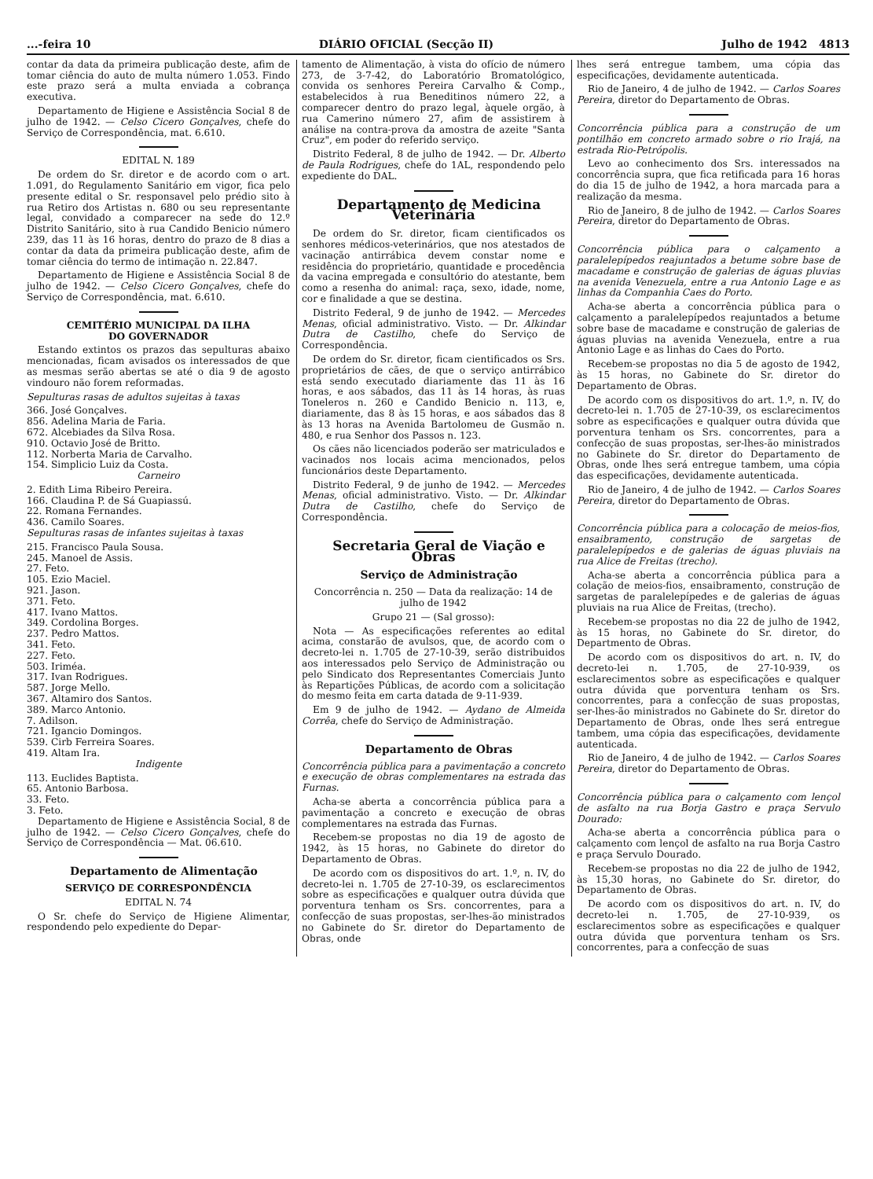...-feira 10 DIÁRIO OFICIAL (Secção II) Julho de 1942 4813
contar da data da primeira publicação deste, afim de tomar ciência do auto de multa número 1.053. Findo este prazo será a multa enviada a cobrança executiva.
Departamento de Higiene e Assistência Social 8 de julho de 1942. — Celso Cicero Gonçalves, chefe do Serviço de Correspondência, mat. 6.610.
EDITAL N. 189
De ordem do Sr. diretor e de acordo com o art. 1.091, do Regulamento Sanitário em vigor, fica pelo presente edital o Sr. responsavel pelo prédio sito à rua Retiro dos Artistas n. 680 ou seu representante legal, convidado a comparecer na sede do 12.º Distrito Sanitário, sito à rua Candido Benicio número 239, das 11 às 16 horas, dentro do prazo de 8 dias a contar da data da primeira publicação deste, afim de tomar ciência do termo de intimação n. 22.847.
Departamento de Higiene e Assistência Social 8 de julho de 1942. — Celso Cicero Gonçalves, chefe do Serviço de Correspondência, mat. 6.610.
CEMITÉRIO MUNICIPAL DA ILHA
DO GOVERNADOR
Estando extintos os prazos das sepulturas abaixo mencionadas, ficam avisados os interessados de que as mesmas serão abertas se até o dia 9 de agosto vindouro não forem reformadas.
Sepulturas rasas de adultos sujeitas à taxas
366. José Gonçalves.
856. Adelina Maria de Faria.
672. Alcebiades da Silva Rosa.
910. Octavio José de Britto.
112. Norberta Maria de Carvalho.
154. Simplicio Luiz da Costa.
Carneiro
2. Edith Lima Ribeiro Pereira.
166. Claudina P. de Sá Guapiassú.
22. Romana Fernandes.
436. Camilo Soares.
Sepulturas rasas de infantes sujeitas à taxas
215. Francisco Paula Sousa.
245. Manoel de Assis.
27. Feto.
105. Ezio Maciel.
921. Jason.
371. Feto.
417. Ivano Mattos.
349. Cordolina Borges.
237. Pedro Mattos.
341. Feto.
227. Feto.
503. Iriméa.
317. Ivan Rodrigues.
587. Jorge Mello.
367. Altamiro dos Santos.
389. Marco Antonio.
7. Adilson.
721. Igancio Domingos.
539. Cirb Ferreira Soares.
419. Altam Ira.
Indigente
113. Euclides Baptista.
65. Antonio Barbosa.
33. Feto.
3. Feto.
Departamento de Higiene e Assistência Social, 8 de julho de 1942. — Celso Cicero Gonçalves, chefe do Serviço de Correspondência — Mat. 06.610.
Departamento de Alimentação
SERVIÇO DE CORRESPONDÊNCIA
EDITAL N. 74
O Sr. chefe do Serviço de Higiene Alimentar, respondendo pelo expediente do Depar-
tamento de Alimentação, à vista do ofício de número 273, de 3-7-42, do Laboratório Bromatológico, convida os senhores Pereira Carvalho & Comp., estabelecidos à rua Beneditinos número 22, a comparecer dentro do prazo legal, àquele orgão, à rua Camerino número 27, afim de assistirem à análise na contra-prova da amostra de azeite "Santa Cruz", em poder do referido serviço.
Distrito Federal, 8 de julho de 1942. — Dr. Alberto de Paula Rodrigues, chefe do 1AL, respondendo pelo expediente do DAL.
Departamento de Medicina Veterinária
De ordem do Sr. diretor, ficam cientificados os senhores médicos-veterinários, que nos atestados de vacinação antirrábica devem constar nome e residência do proprietário, quantidade e procedência da vacina empregada e consultório do atestante, bem como a resenha do animal: raça, sexo, idade, nome, cor e finalidade a que se destina.
Distrito Federal, 9 de junho de 1942. — Mercedes Menas, oficial administrativo. Visto. — Dr. Alkindar Dutra de Castilho, chefe do Serviço de Correspondência.
De ordem do Sr. diretor, ficam cientificados os Srs. proprietários de cães, de que o serviço antirrábico está sendo executado diariamente das 11 às 16 horas, e aos sábados, das 11 às 14 horas, às ruas Toneleros n. 260 e Candido Benicio n. 113, e, diariamente, das 8 às 15 horas, e aos sábados das 8 às 13 horas na Avenida Bartolomeu de Gusmão n. 480, e rua Senhor dos Passos n. 123.
Os cães não licenciados poderão ser matriculados e vacinados nos locais acima mencionados, pelos funcionários deste Departamento.
Distrito Federal, 9 de junho de 1942. — Mercedes Menas, oficial administrativo. Visto. — Dr. Alkindar Dutra de Castilho, chefe do Serviço de Correspondência.
Secretaria Geral de Viação e Obras
Serviço de Administração
Concorrência n. 250 — Data da realização: 14 de julho de 1942
Grupo 21 — (Sal grosso):
Nota — As especificações referentes ao edital acima, constarão de avulsos, que, de acordo com o decreto-lei n. 1.705 de 27-10-39, serão distribuidos aos interessados pelo Serviço de Administração ou pelo Sindicato dos Representantes Comerciais Junto às Repartições Públicas, de acordo com a solicitação do mesmo feita em carta datada de 9-11-939.
Em 9 de julho de 1942. — Aydano de Almeida Corrêa, chefe do Serviço de Administração.
Departamento de Obras
Concorrência pública para a pavimentação a concreto e execução de obras complementares na estrada das Furnas.
Acha-se aberta a concorrência pública para a pavimentação a concreto e execução de obras complementares na estrada das Furnas.
Recebem-se propostas no dia 19 de agosto de 1942, às 15 horas, no Gabinete do diretor do Departamento de Obras.
De acordo com os dispositivos do art. 1.º, n. IV, do decreto-lei n. 1.705 de 27-10-39, os esclarecimentos sobre as especificações e qualquer outra dúvida que porventura tenham os Srs. concorrentes, para a confecção de suas propostas, ser-lhes-ão ministrados no Gabinete do Sr. diretor do Departamento de Obras, onde
lhes será entregue tambem, uma cópia das especificações, devidamente autenticada.
Rio de Janeiro, 4 de julho de 1942. — Carlos Soares Pereira, diretor do Departamento de Obras.
Concorrência pública para a construção de um pontilhão em concreto armado sobre o rio Irajá, na estrada Rio-Petrópolis.
Levo ao conhecimento dos Srs. interessados na concorrência supra, que fica retificada para 16 horas do dia 15 de julho de 1942, a hora marcada para a realização da mesma.
Rio de Janeiro, 8 de julho de 1942. — Carlos Soares Pereira, diretor do Departamento de Obras.
Concorrência pública para o calçamento a paralelepípedos reajuntados a betume sobre base de macadame e construção de galerias de águas pluvias na avenida Venezuela, entre a rua Antonio Lage e as linhas da Companhia Caes do Porto.
Acha-se aberta a concorrência pública para o calçamento a paralelepípedos reajuntados a betume sobre base de macadame e construção de galerias de águas pluvias na avenida Venezuela, entre a rua Antonio Lage e as linhas do Caes do Porto.
Recebem-se propostas no dia 5 de agosto de 1942, às 15 horas, no Gabinete do Sr. diretor do Departamento de Obras.
De acordo com os dispositivos do art. 1.º, n. IV, do decreto-lei n. 1.705 de 27-10-39, os esclarecimentos sobre as especificações e qualquer outra dúvida que porventura tenham os Srs. concorrentes, para a confecção de suas propostas, ser-lhes-ão ministrados no Gabinete do Sr. diretor do Departamento de Obras, onde lhes será entregue tambem, uma cópia das especificações, devidamente autenticada.
Rio de Janeiro, 4 de julho de 1942. — Carlos Soares Pereira, diretor do Departamento de Obras.
Concorrência pública para a colocação de meios-fios, ensaibramento, construção de sargetas de paralelepípedos e de galerias de águas pluviais na rua Alice de Freitas (trecho).
Acha-se aberta a concorrência pública para a colação de meios-fios, ensaibramento, construção de sargetas de paralelepípedes e de galerias de águas pluviais na rua Alice de Freitas, (trecho).
Recebem-se propostas no dia 22 de julho de 1942, às 15 horas, no Gabinete do Sr. diretor, do Departmento de Obras.
De acordo com os dispositivos do art. n. IV, do decreto-lei n. 1.705, de 27-10-939, os esclarecimentos sobre as especificações e qualquer outra dúvida que porventura tenham os Srs. concorrentes, para a confecção de suas propostas, ser-lhes-ão ministrados no Gabinete do Sr. diretor do Departamento de Obras, onde lhes será entregue tambem, uma cópia das especificações, devidamente autenticada.
Rio de Janeiro, 4 de julho de 1942. — Carlos Soares Pereira, diretor do Departamento de Obras.
Concorrência pública para o calçamento com lençol de asfalto na rua Borja Gastro e praça Servulo Dourado:
Acha-se aberta a concorrência pública para o calçamento com lençol de asfalto na rua Borja Castro e praça Servulo Dourado.
Recebem-se propostas no dia 22 de julho de 1942, às 15,30 horas, no Gabinete do Sr. diretor, do Departamento de Obras.
De acordo com os dispositivos do art. n. IV, do decreto-lei n. 1.705, de 27-10-939, os esclarecimentos sobre as especificações e qualquer outra dúvida que porventura tenham os Srs. concorrentes, para a confecção de suas